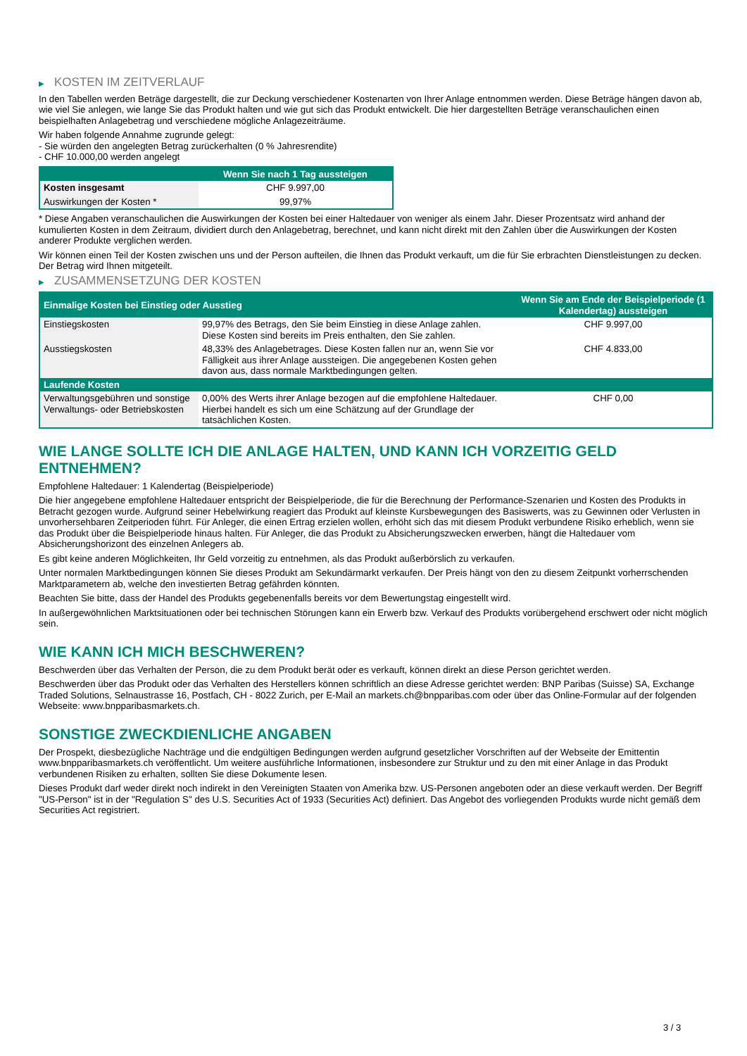▶ KOSTEN IM ZEITVERLAUF
In den Tabellen werden Beträge dargestellt, die zur Deckung verschiedener Kostenarten von Ihrer Anlage entnommen werden. Diese Beträge hängen davon ab, wie viel Sie anlegen, wie lange Sie das Produkt halten und wie gut sich das Produkt entwickelt. Die hier dargestellten Beträge veranschaulichen einen beispielhaften Anlagebetrag und verschiedene mögliche Anlagezeiträume.
Wir haben folgende Annahme zugrunde gelegt:
- Sie würden den angelegten Betrag zurückerhalten (0 % Jahresrendite)
- CHF 10.000,00 werden angelegt
| | Wenn Sie nach 1 Tag aussteigen |
| --- | --- |
| Kosten insgesamt | CHF 9.997,00 |
| Auswirkungen der Kosten * | 99,97% |
* Diese Angaben veranschaulichen die Auswirkungen der Kosten bei einer Haltedauer von weniger als einem Jahr. Dieser Prozentsatz wird anhand der kumulierten Kosten in dem Zeitraum, dividiert durch den Anlagebetrag, berechnet, und kann nicht direkt mit den Zahlen über die Auswirkungen der Kosten anderer Produkte verglichen werden.
Wir können einen Teil der Kosten zwischen uns und der Person aufteilen, die Ihnen das Produkt verkauft, um die für Sie erbrachten Dienstleistungen zu decken. Der Betrag wird Ihnen mitgeteilt.
▶ ZUSAMMENSETZUNG DER KOSTEN
| Einmalige Kosten bei Einstieg oder Ausstieg | | Wenn Sie am Ende der Beispielperiode (1 Kalendertag) aussteigen |
| --- | --- | --- |
| Einstiegskosten | 99,97% des Betrags, den Sie beim Einstieg in diese Anlage zahlen. Diese Kosten sind bereits im Preis enthalten, den Sie zahlen. | CHF 9.997,00 |
| Ausstiegskosten | 48,33% des Anlagebetrages. Diese Kosten fallen nur an, wenn Sie vor Fälligkeit aus ihrer Anlage aussteigen. Die angegebenen Kosten gehen davon aus, dass normale Marktbedingungen gelten. | CHF 4.833,00 |
| Laufende Kosten | | |
| Verwaltungsgebühren und sonstige Verwaltungs- oder Betriebskosten | 0,00% des Werts ihrer Anlage bezogen auf die empfohlene Haltedauer. Hierbei handelt es sich um eine Schätzung auf der Grundlage der tatsächlichen Kosten. | CHF 0,00 |
WIE LANGE SOLLTE ICH DIE ANLAGE HALTEN, UND KANN ICH VORZEITIG GELD ENTNEHMEN?
Empfohlene Haltedauer: 1 Kalendertag (Beispielperiode)
Die hier angegebene empfohlene Haltedauer entspricht der Beispielperiode, die für die Berechnung der Performance-Szenarien und Kosten des Produkts in Betracht gezogen wurde. Aufgrund seiner Hebelwirkung reagiert das Produkt auf kleinste Kursbewegungen des Basiswerts, was zu Gewinnen oder Verlusten in unvorhersehbaren Zeitperioden führt. Für Anleger, die einen Ertrag erzielen wollen, erhöht sich das mit diesem Produkt verbundene Risiko erheblich, wenn sie das Produkt über die Beispielperiode hinaus halten. Für Anleger, die das Produkt zu Absicherungszwecken erwerben, hängt die Haltedauer vom Absicherungshorizont des einzelnen Anlegers ab.
Es gibt keine anderen Möglichkeiten, Ihr Geld vorzeitig zu entnehmen, als das Produkt außerbörslich zu verkaufen.
Unter normalen Marktbedingungen können Sie dieses Produkt am Sekundärmarkt verkaufen. Der Preis hängt von den zu diesem Zeitpunkt vorherrschenden Marktparametern ab, welche den investierten Betrag gefährden könnten.
Beachten Sie bitte, dass der Handel des Produkts gegebenenfalls bereits vor dem Bewertungstag eingestellt wird.
In außergewöhnlichen Marktsituationen oder bei technischen Störungen kann ein Erwerb bzw. Verkauf des Produkts vorübergehend erschwert oder nicht möglich sein.
WIE KANN ICH MICH BESCHWEREN?
Beschwerden über das Verhalten der Person, die zu dem Produkt berät oder es verkauft, können direkt an diese Person gerichtet werden.
Beschwerden über das Produkt oder das Verhalten des Herstellers können schriftlich an diese Adresse gerichtet werden: BNP Paribas (Suisse) SA, Exchange Traded Solutions, Selnaustrasse 16, Postfach, CH - 8022 Zurich, per E-Mail an markets.ch@bnpparibas.com oder über das Online-Formular auf der folgenden Webseite: www.bnpparibasmarkets.ch.
SONSTIGE ZWECKDIENLICHE ANGABEN
Der Prospekt, diesbezügliche Nachträge und die endgültigen Bedingungen werden aufgrund gesetzlicher Vorschriften auf der Webseite der Emittentin www.bnpparibasmarkets.ch veröffentlicht. Um weitere ausführliche Informationen, insbesondere zur Struktur und zu den mit einer Anlage in das Produkt verbundenen Risiken zu erhalten, sollten Sie diese Dokumente lesen.
Dieses Produkt darf weder direkt noch indirekt in den Vereinigten Staaten von Amerika bzw. US-Personen angeboten oder an diese verkauft werden. Der Begriff "US-Person" ist in der "Regulation S" des U.S. Securities Act of 1933 (Securities Act) definiert. Das Angebot des vorliegenden Produkts wurde nicht gemäß dem Securities Act registriert.
3 / 3